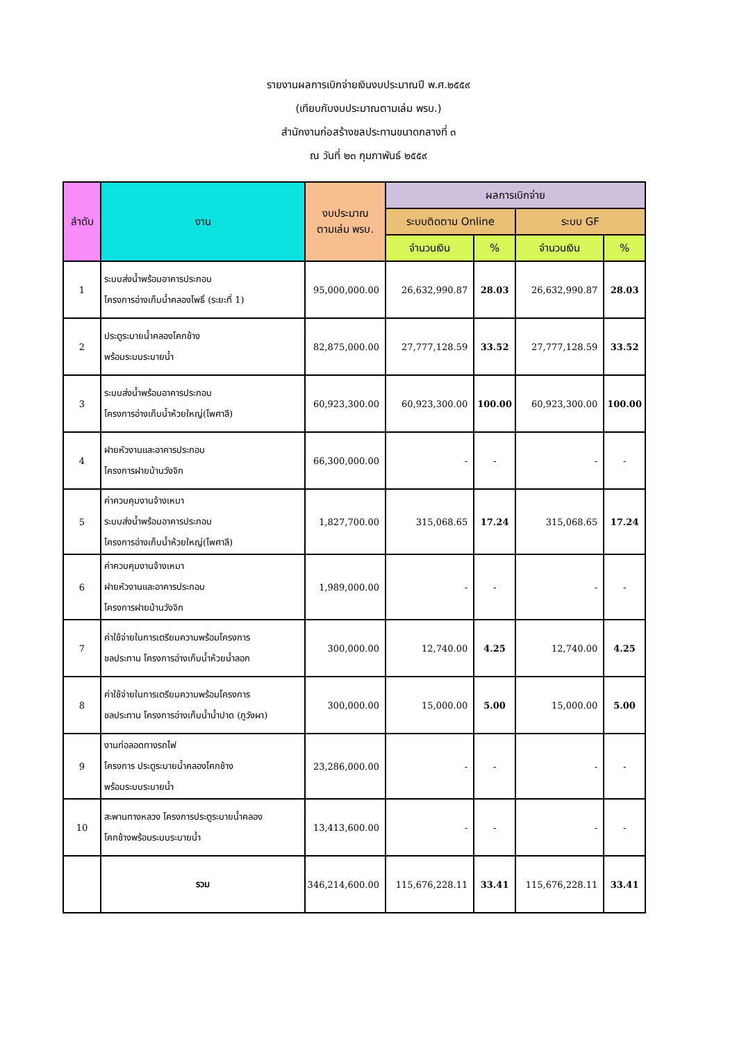รายงานผลการเบิกจ่ายเงินงบประมาณปี พ.ศ.๒๕๕๙
(เทียบกับงบประมาณตามเล่ม พรบ.)
สำนักงานก่อสร้างชลประทานขนาดกลางที่ ๓
ณ วันที่ ๒๓ กุมภาพันธ์ ๒๕๕๙
| ลำดับ | งาน | งบประมาณ ตามเล่ม พรบ. | ผลการเบิกจ่าย | | | |
| --- | --- | --- | --- | --- | --- | --- |
| | | | ระบบติดตาม Online | | ระบบ GF | |
| | | | จำนวนเงิน | % | จำนวนเงิน | % |
| 1 | ระบบส่งน้ำพร้อมอาคารประกอบ โครงการอ่างเก็บน้ำคลองโพธิ์ (ระยะที่ 1) | 95,000,000.00 | 26,632,990.87 | 28.03 | 26,632,990.87 | 28.03 |
| 2 | ประตูระบายน้ำคลองโคกช้าง พร้อมระบบระบายน้ำ | 82,875,000.00 | 27,777,128.59 | 33.52 | 27,777,128.59 | 33.52 |
| 3 | ระบบส่งน้ำพร้อมอาคารประกอบ โครงการอ่างเก็บน้ำห้วยใหญ่(ไพศาลี) | 60,923,300.00 | 60,923,300.00 | 100.00 | 60,923,300.00 | 100.00 |
| 4 | ฝายหัวงานและอาคารประกอบ โครงการฝายบ้านวังจิก | 66,300,000.00 | - | - | - | - |
| 5 | ค่าควบคุมงานจ้างเหมา ระบบส่งน้ำพร้อมอาคารประกอบ โครงการอ่างเก็บน้ำห้วยใหญ่(ไพศาลี) | 1,827,700.00 | 315,068.65 | 17.24 | 315,068.65 | 17.24 |
| 6 | ค่าควบคุมงานจ้างเหมา ฝายหัวงานและอาคารประกอบ โครงการฝายบ้านวังจิก | 1,989,000.00 | - | - | - | - |
| 7 | ค่าใช้จ่ายในการเตรียมความพร้อมโครงการ ชลประทาน โครงการอ่างเก็บน้ำห้วยน้ำลอก | 300,000.00 | 12,740.00 | 4.25 | 12,740.00 | 4.25 |
| 8 | ค่าใช้จ่ายในการเตรียมความพร้อมโครงการ ชลประทาน โครงการอ่างเก็บน้ำน้ำปาด (ภูวังผา) | 300,000.00 | 15,000.00 | 5.00 | 15,000.00 | 5.00 |
| 9 | งานท่อลอดทางรถไฟ โครงการ ประตูระบายน้ำคลองโคกช้าง พร้อมระบบระบายน้ำ | 23,286,000.00 | - | - | - | - |
| 10 | สะพานทางหลวง โครงการประตูระบายน้ำคลอง โคกช้างพร้อมระบบระบายน้ำ | 13,413,600.00 | - | - | - | - |
| | รวม | 346,214,600.00 | 115,676,228.11 | 33.41 | 115,676,228.11 | 33.41 |